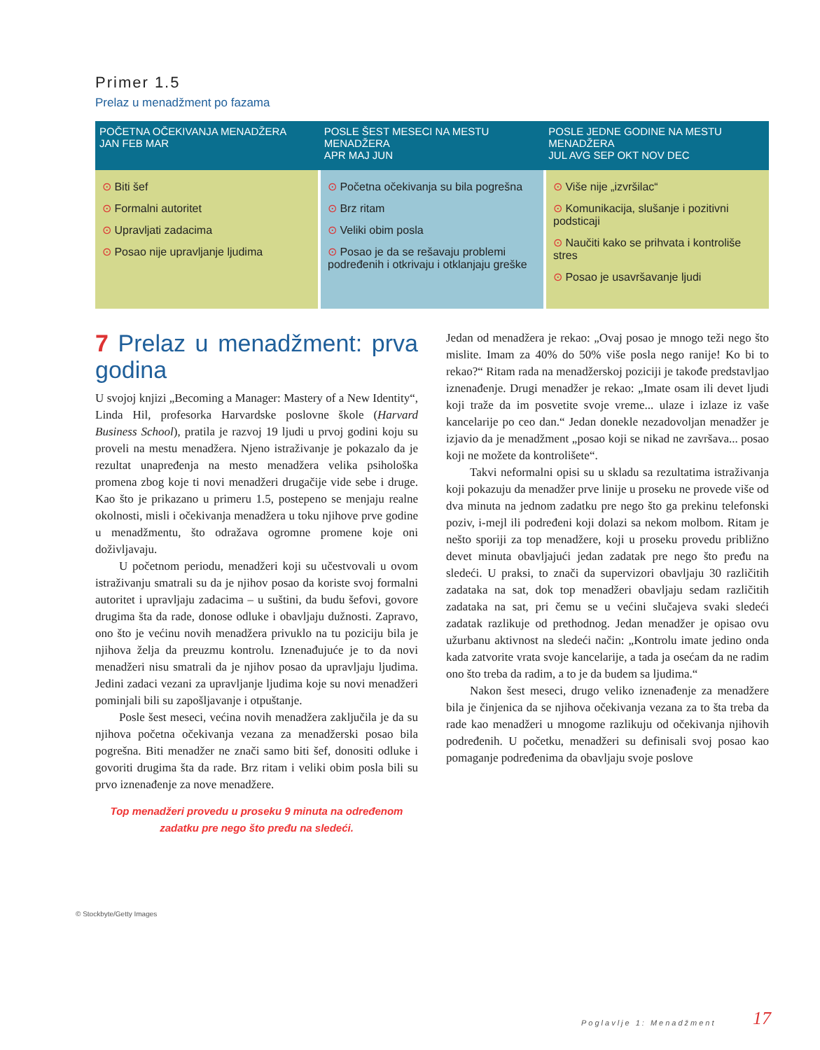Primer 1.5
Prelaz u menadžment po fazama
POČETNA OČEKIVANJA MENADŽERA
JAN FEB MAR
POSLE ŠEST MESECI NA MESTU MENADŽERA
APR MAJ JUN
POSLE JEDNE GODINE NA MESTU MENADŽERA
JUL AVG SEP OKT NOV DEC
⊙ Biti šef
⊙ Formalni autoritet
⊙ Upravljati zadacima
⊙ Posao nije upravljanje ljudima
⊙ Početna očekivanja su bila pogrešna
⊙ Brz ritam
⊙ Veliki obim posla
⊙ Posao je da se rešavaju problemi podređenih i otkrivaju i otklanjaju greške
⊙ Više nije „izvršilac“
⊙ Komunikacija, slušanje i pozitivni podsticaji
⊙ Naučiti kako se prihvata i kontroliše stres
⊙ Posao je usavršavanje ljudi
7 Prelaz u menadžment: prva godina
U svojoj knjizi „Becoming a Manager: Mastery of a New Identity“, Linda Hil, profesorka Harvardske poslovne škole (Harvard Business School), pratila je razvoj 19 ljudi u prvoj godini koju su proveli na mestu menadžera. Njeno istraživanje je pokazalo da je rezultat unapređenja na mesto menadžera velika psihološka promena zbog koje ti novi menadžeri drugačije vide sebe i druge. Kao što je prikazano u primeru 1.5, postepeno se menjaju realne okolnosti, misli i očekivanja menadžera u toku njihove prve godine u menadžmentu, što odražava ogromne promene koje oni doživljavaju.
U početnom periodu, menadžeri koji su učestvovali u ovom istraživanju smatrali su da je njihov posao da koriste svoj formalni autoritet i upravljaju zadacima – u suštini, da budu šefovi, govore drugima šta da rade, donose odluke i obavljaju dužnosti. Zapravo, ono što je većinu novih menadžera privuklo na tu poziciju bila je njihova želja da preuzmu kontrolu. Iznenađujuće je to da novi menadžeri nisu smatrali da je njihov posao da upravljaju ljudima. Jedini zadaci vezani za upravljanje ljudima koje su novi menadžeri pominjali bili su zapošljavanje i otpuštanje.
Posle šest meseci, većina novih menadžera zaključila je da su njihova početna očekivanja vezana za menadžerski posao bila pogrešna. Biti menadžer ne znači samo biti šef, donositi odluke i govoriti drugima šta da rade. Brz ritam i veliki obim posla bili su prvo iznenađenje za nove menadžere.
Top menadžeri provedu u proseku 9 minuta na određenom zadatku pre nego što pređu na sledeći.
Jedan od menadžera je rekao: „Ovaj posao je mnogo teži nego što mislite. Imam za 40% do 50% više posla nego ranije! Ko bi to rekao?“ Ritam rada na menadžerskoj poziciji je takođe predstavljao iznenađenje. Drugi menadžer je rekao: „Imate osam ili devet ljudi koji traže da im posvetite svoje vreme... ulaze i izlaze iz vaše kancelarije po ceo dan.“ Jedan donekle nezadovoljan menadžer je izjavio da je menadžment „posao koji se nikad ne završava... posao koji ne možete da kontrolišete“.
Takvi neformalni opisi su u skladu sa rezultatima istraživanja koji pokazuju da menadžer prve linije u proseku ne provede više od dva minuta na jednom zadatku pre nego što ga prekinu telefonski poziv, i-mejl ili podređeni koji dolazi sa nekom molbom. Ritam je nešto sporiji za top menadžere, koji u proseku provedu približno devet minuta obavljajući jedan zadatak pre nego što pređu na sledeći. U praksi, to znači da supervizori obavljaju 30 različitih zadataka na sat, dok top menadžeri obavljaju sedam različitih zadataka na sat, pri čemu se u većini slučajeva svaki sledeći zadatak razlikuje od prethodnog. Jedan menadžer je opisao ovu užurbanu aktivnost na sledeći način: „Kontrolu imate jedino onda kada zatvorite vrata svoje kancelarije, a tada ja osećam da ne radim ono što treba da radim, a to je da budem sa ljudima.“
Nakon šest meseci, drugo veliko iznenađenje za menadžere bila je činjenica da se njihova očekivanja vezana za to šta treba da rade kao menadžeri u mnogome razlikuju od očekivanja njihovih podređenih. U početku, menadžeri su definisali svoj posao kao pomaganje podređenima da obavljaju svoje poslove
© Stockbyte/Getty Images
Poglavlje 1: Menadžment 17